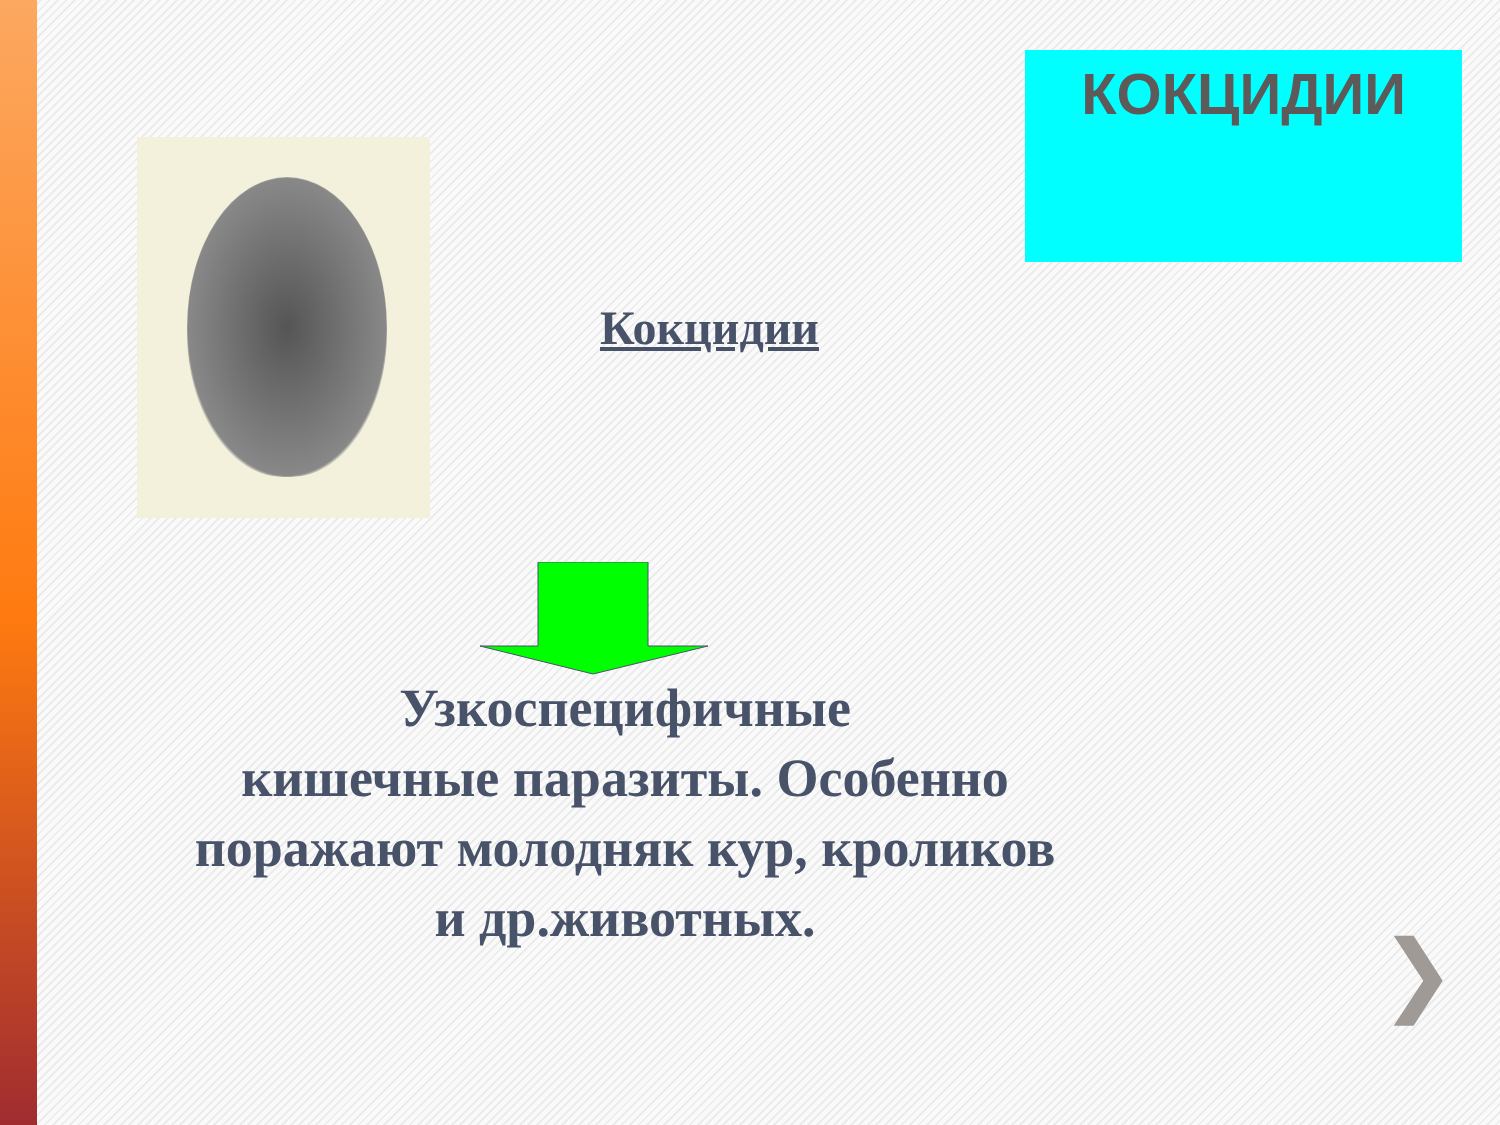КОКЦИДИИ
Кокцидии
Узкоспецифичные
кишечные паразиты. Особенно поражают молодняк кур, кроликов и др.животных.
❯